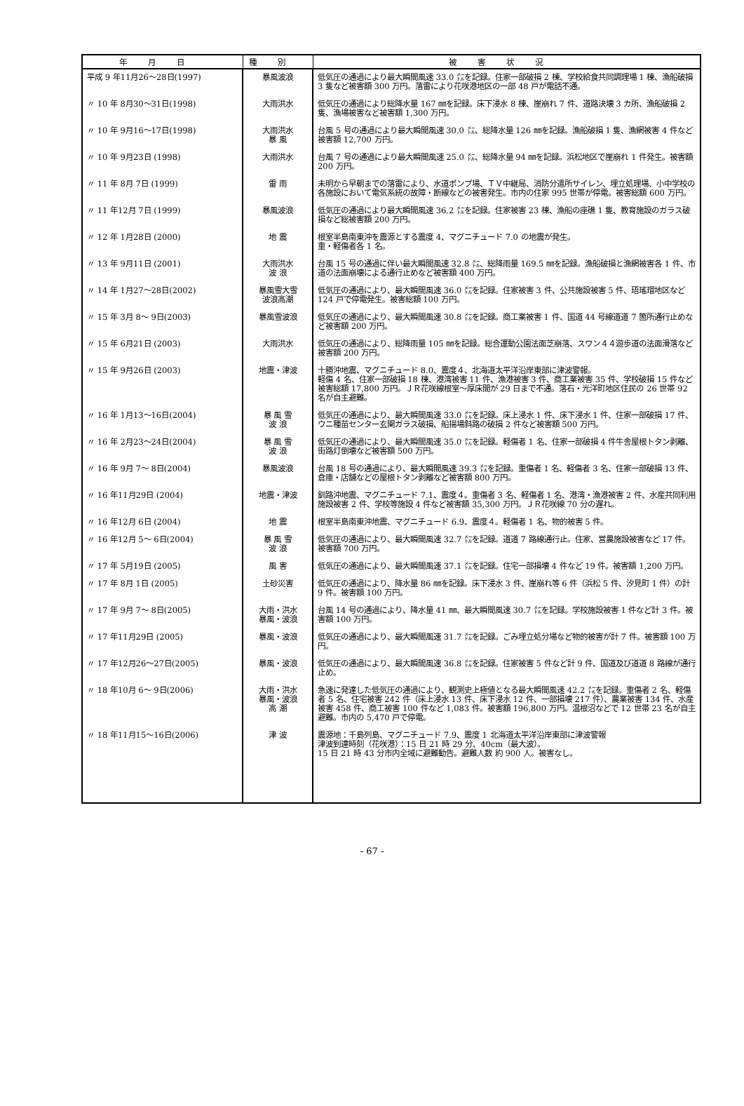| 年月日 | 種別 | 被害状況 |
| --- | --- | --- |
| 平成 9 年11月26～28日(1997) | 暴風波浪 | 低気圧の通過により最大瞬間風速 33.0 ㍍を記録。住家一部破損 2 棟、学校給食共同調理場 1 棟、漁船破損 3 隻など被害額 300 万円。落雷により花咲港地区の一部 48 戸が電話不通。 |
| 〃 10 年 8月30～31日(1998) | 大雨洪水 | 低気圧の通過により総降水量 167 ㎜を記録。床下浸水 8 棟、崖崩れ 7 件、道路決壊 3 カ所、漁船破損 2 隻、漁場被害など被害額 1,300 万円。 |
| 〃 10 年 9月16～17日(1998) | 大雨洪水 暴 風 | 台風 5 号の通過により最大瞬間風速 30.0 ㍍、総降水量 126 ㎜を記録。漁船破損 1 隻、漁網被害 4 件など被害額 12,700 万円。 |
| 〃 10 年 9月23日 (1998) | 大雨洪水 | 台風 7 号の通過により最大瞬間風速 25.0 ㍍、総降水量 94 ㎜を記録。浜松地区で崖崩れ 1 件発生。被害額 200 万円。 |
| 〃 11 年 8月 7日 (1999) | 雷 雨 | 未明から早朝までの落雷により、水道ポンプ場、ＴＶ中継局、消防分遣所サイレン、埋立処理場、小中学校の各施設において電気系統の故障・断線などの被害発生。市内の住家 995 世帯が停電。被害総額 600 万円。 |
| 〃 11 年12月 7日 (1999) | 暴風波浪 | 低気圧の通過により最大瞬間風速 36.2 ㍍を記録。住家被害 23 棟、漁船の座礁 1 隻、教育施設のガラス破損など総被害額 200 万円。 |
| 〃 12 年 1月28日 (2000) | 地 震 | 根室半島南東沖を震源とする震度 4、マグニチュード 7.0 の地震が発生。 重・軽傷者各 1 名。 |
| 〃 13 年 9月11日 (2001) | 大雨洪水 波 浪 | 台風 15 号の通過に伴い最大瞬間風速 32.8 ㍍、総降雨量 169.5 ㎜を記録。漁船破損と漁網被害各 1 件、市道の法面崩壊による通行止めなど被害額 400 万円。 |
| 〃 14 年 1月27～28日(2002) | 暴風雪大雪 波浪高潮 | 低気圧の通過により、最大瞬間風速 36.0 ㍍を記録。住家被害 3 件、公共施設被害 5 件、珸瑤瑁地区など 124 戸で停電発生。被害総額 100 万円。 |
| 〃 15 年 3月 8～ 9日(2003) | 暴風雪波浪 | 低気圧の通過により、最大瞬間風速 30.8 ㍍を記録。商工業被害 1 件、国道 44 号線道道 7 箇所通行止めなど被害額 200 万円。 |
| 〃 15 年 6月21日 (2003) | 大雨洪水 | 低気圧の通過により、総降雨量 105 ㎜を記録。総合運動公園法面芝崩落、スワン４４遊歩道の法面滑落など被害額 200 万円。 |
| 〃 15 年 9月26日 (2003) | 地震・津波 | 十勝沖地震、マグニチュード 8.0、震度４、北海道太平洋沿岸東部に津波警報。 軽傷 4 名、住家一部破損 18 棟、港湾被害 11 件、漁港被害 3 件、商工業被害 35 件、学校破損 15 件など被害総額 17,800 万円。ＪＲ花咲線根室～厚床間が 29 日まで不通。落石・光洋町地区住民の 26 世帯 92 名が自主避難。 |
| 〃 16 年 1月13～16日(2004) | 暴 風 雪 波 浪 | 低気圧の通過により、最大瞬間風速 33.0 ㍍を記録。床上浸水 1 件、床下浸水 1 件、住家一部破損 17 件、ウニ種苗センター玄関ガラス破損、船揚場斜路の破損 2 件など被害額 500 万円。 |
| 〃 16 年 2月23～24日(2004) | 暴 風 雪 波 浪 | 低気圧の通過により、最大瞬間風速 35.0 ㍍を記録。軽傷者 1 名、住家一部破損 4 件牛舎屋根トタン剥離、街路灯倒壊など被害額 500 万円。 |
| 〃 16 年 9月 7～ 8日(2004) | 暴風波浪 | 台風 18 号の通過により、最大瞬間風速 39.3 ㍍を記録。重傷者 1 名、軽傷者 3 名、住家一部破損 13 件、倉庫・店舗などの屋根トタン剥離など被害額 800 万円。 |
| 〃 16 年11月29日 (2004) | 地震・津波 | 釧路沖地震、マグニチュード 7.1、震度４。重傷者 3 名、軽傷者 1 名、港湾・漁港被害 2 件、水産共同利用施設被害 2 件、学校等施設 4 件など被害額 35,300 万円。ＪＲ花咲線 70 分の遅れ。 |
| 〃 16 年12月 6日 (2004) | 地 震 | 根室半島南東沖地震、マグニチュード 6.9、震度４。軽傷者 1 名、物的被害 5 件。 |
| 〃 16 年12月 5～ 6日(2004) | 暴 風 雪 波 浪 | 低気圧の通過により、最大瞬間風速 32.7 ㍍を記録。道道 7 路線通行止。住家、営農施設被害など 17 件。被害額 700 万円。 |
| 〃 17 年 5月19日 (2005) | 風 害 | 低気圧の通過により、最大瞬間風速 37.1 ㍍を記録。住宅一部損壊 4 件など 19 件。被害額 1,200 万円。 |
| 〃 17 年 8月 1日 (2005) | 土砂災害 | 低気圧の通過により、降水量 86 ㎜を記録。床下浸水 3 件、崖崩れ等 6 件（浜松 5 件、汐見町 1 件）の計 9 件。被害額 100 万円。 |
| 〃 17 年 9月 7～ 8日(2005) | 大雨・洪水 暴風・波浪 | 台風 14 号の通過により、降水量 41 ㎜、最大瞬間風速 30.7 ㍍を記録。学校施設被害 1 件など計 3 件。被害額 100 万円。 |
| 〃 17 年11月29日 (2005) | 暴風・波浪 | 低気圧の通過により、最大瞬間風速 31.7 ㍍を記録。ごみ埋立処分場など物的被害が計 7 件。被害額 100 万円。 |
| 〃 17 年12月26～27日(2005) | 暴風・波浪 | 低気圧の通過により、最大瞬間風速 36.8 ㍍を記録。住家被害 5 件など計 9 件、国道及び道道 8 路線が通行止め。 |
| 〃 18 年10月 6～ 9日(2006) | 大雨・洪水 暴風・波浪 高 潮 | 急速に発達した低気圧の通過により、観測史上極値となる最大瞬間風速 42.2 ㍍を記録。重傷者 2 名、軽傷者 5 名、住宅被害 242 件（床上浸水 13 件、床下浸水 12 件、一部損壊 217 件）、農業被害 134 件、水産被害 458 件、商工被害 100 件など 1,083 件。被害額 196,800 万円。温根沼などで 12 世帯 23 名が自主避難。市内の 5,470 戸で停電。 |
| 〃 18 年11月15～16日(2006) | 津 波 | 震源地：千島列島、マグニチュード 7.9、震度 1 北海道太平洋沿岸東部に津波警報 津波到達時刻（花咲港）：15 日 21 時 29 分、40cm（最大波）。 15 日 21 時 43 分市内全域に避難勧告。避難人数 約 900 人。被害なし。 |
- 67 -